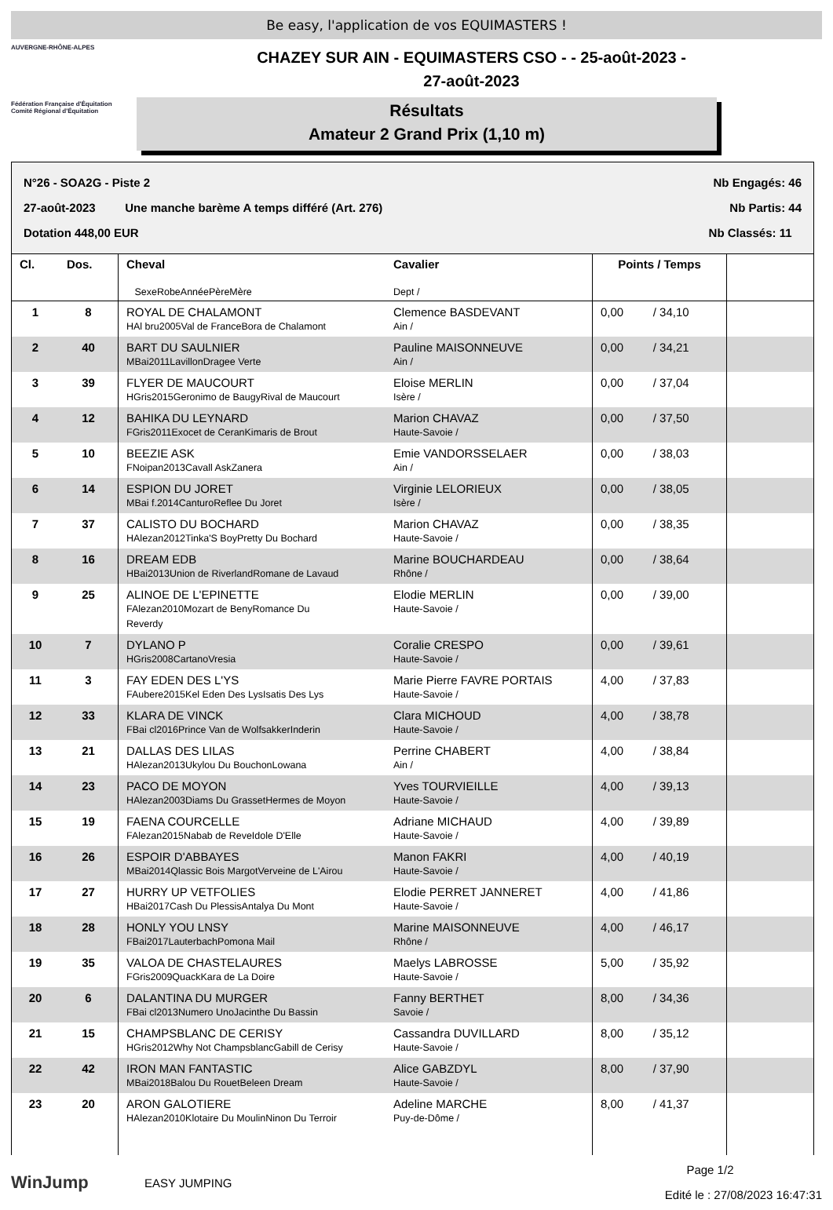Be easy, l'application de vos EQUIMASTERS !
AUVERGNE-RHÔNE-ALPES
Fédération Française d'Équitation
Comité Régional d'Équitation
CHAZEY SUR AIN - EQUIMASTERS CSO - - 25-août-2023 -
27-août-2023
Résultats
Amateur 2 Grand Prix (1,10 m)
N°26 - SOA2G - Piste 2 Nb Engagés: 46
27-août-2023 Une manche barème A temps différé (Art. 276) Nb Partis: 44
Dotation 448,00 EUR Nb Classés: 11
| Cl. | Dos. | Cheval SexeRobeAnnéePèreMère | Cavalier Dept / | Points / Temps | |
| --- | --- | --- | --- | --- | --- |
| 1 | 8 | ROYAL DE CHALAMONT HAl bru2005Val de FranceBora de Chalamont | Clemence BASDEVANT Ain / | 0,00 / 34,10 | |
| 2 | 40 | BART DU SAULNIER MBai2011LavillonDragee Verte | Pauline MAISONNEUVE Ain / | 0,00 / 34,21 | |
| 3 | 39 | FLYER DE MAUCOURT HGris2015Geronimo de BaugyRival de Maucourt | Eloise MERLIN Isère / | 0,00 / 37,04 | |
| 4 | 12 | BAHIKA DU LEYNARD FGris2011Exocet de CeranKimaris de Brout | Marion CHAVAZ Haute-Savoie / | 0,00 / 37,50 | |
| 5 | 10 | BEEZIE ASK FNoipan2013Cavall AskZanera | Emie VANDORSSELAER Ain / | 0,00 / 38,03 | |
| 6 | 14 | ESPION DU JORET MBai f.2014CanturoReflee Du Joret | Virginie LELORIEUX Isère / | 0,00 / 38,05 | |
| 7 | 37 | CALISTO DU BOCHARD HAlezan2012Tinka'S BoyPretty Du Bochard | Marion CHAVAZ Haute-Savoie / | 0,00 / 38,35 | |
| 8 | 16 | DREAM EDB HBai2013Union de RiverlandRomane de Lavaud | Marine BOUCHARDEAU Rhône / | 0,00 / 38,64 | |
| 9 | 25 | ALINOE DE L'EPINETTE FAlezan2010Mozart de BenyRomance Du Reverdy | Elodie MERLIN Haute-Savoie / | 0,00 / 39,00 | |
| 10 | 7 | DYLANO P HGris2008CartanoVresia | Coralie CRESPO Haute-Savoie / | 0,00 / 39,61 | |
| 11 | 3 | FAY EDEN DES L'YS FAubere2015Kel Eden Des LysIsatis Des Lys | Marie Pierre FAVRE PORTAIS Haute-Savoie / | 4,00 / 37,83 | |
| 12 | 33 | KLARA DE VINCK FBai cl2016Prince Van de WolfsakkerInderin | Clara MICHOUD Haute-Savoie / | 4,00 / 38,78 | |
| 13 | 21 | DALLAS DES LILAS HAlezan2013Ukylou Du BouchonLowana | Perrine CHABERT Ain / | 4,00 / 38,84 | |
| 14 | 23 | PACO DE MOYON HAlezan2003Diams Du GrassetHermes de Moyon | Yves TOURVIEILLE Haute-Savoie / | 4,00 / 39,13 | |
| 15 | 19 | FAENA COURCELLE FAlezan2015Nabab de ReveIdole D'Elle | Adriane MICHAUD Haute-Savoie / | 4,00 / 39,89 | |
| 16 | 26 | ESPOIR D'ABBAYES MBai2014Qlassic Bois MargotVerveine de L'Airou | Manon FAKRI Haute-Savoie / | 4,00 / 40,19 | |
| 17 | 27 | HURRY UP VETFOLIES HBai2017Cash Du PlessisAntalya Du Mont | Elodie PERRET JANNERET Haute-Savoie / | 4,00 / 41,86 | |
| 18 | 28 | HONLY YOU LNSY FBai2017LauterbachPomona Mail | Marine MAISONNEUVE Rhône / | 4,00 / 46,17 | |
| 19 | 35 | VALOA DE CHASTELAURES FGris2009QuackKara de La Doire | Maelys LABROSSE Haute-Savoie / | 5,00 / 35,92 | |
| 20 | 6 | DALANTINA DU MURGER FBai cl2013Numero UnoJacinthe Du Bassin | Fanny BERTHET Savoie / | 8,00 / 34,36 | |
| 21 | 15 | CHAMPSBLANC DE CERISY HGris2012Why Not ChampsblancGabill de Cerisy | Cassandra DUVILLARD Haute-Savoie / | 8,00 / 35,12 | |
| 22 | 42 | IRON MAN FANTASTIC MBai2018Balou Du RouetBeleen Dream | Alice GABZDYL Haute-Savoie / | 8,00 / 37,90 | |
| 23 | 20 | ARON GALOTIERE HAlezan2010Klotaire Du MoulinNinon Du Terroir | Adeline MARCHE Puy-de-Dôme / | 8,00 / 41,37 | |
WinJump
EASY JUMPING
Page 1/2
Edité le : 27/08/2023 16:47:31